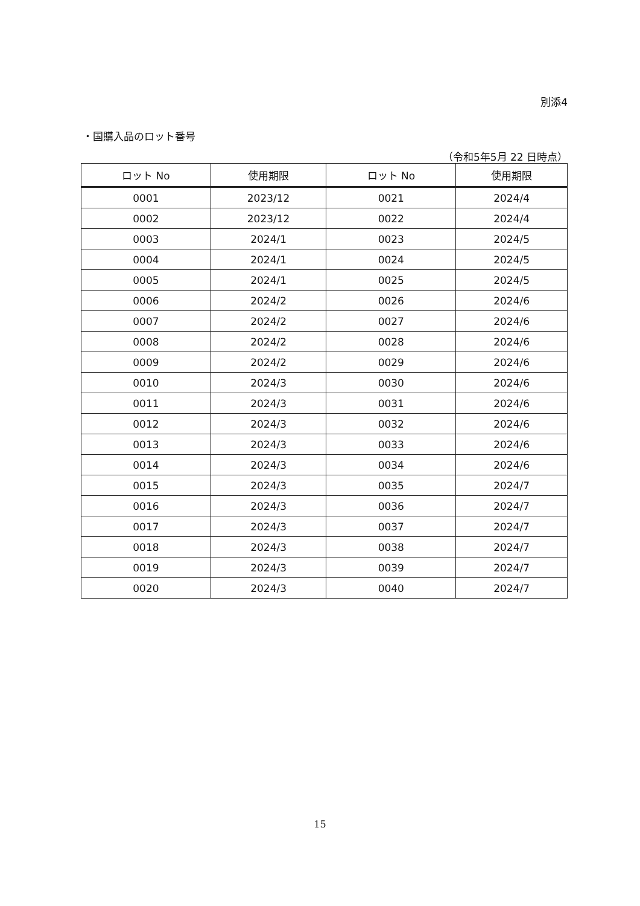別添4
・国購入品のロット番号
（令和5年5月 22 日時点）
| ロット No | 使用期限 | ロット No | 使用期限 |
| --- | --- | --- | --- |
| 0001 | 2023/12 | 0021 | 2024/4 |
| 0002 | 2023/12 | 0022 | 2024/4 |
| 0003 | 2024/1 | 0023 | 2024/5 |
| 0004 | 2024/1 | 0024 | 2024/5 |
| 0005 | 2024/1 | 0025 | 2024/5 |
| 0006 | 2024/2 | 0026 | 2024/6 |
| 0007 | 2024/2 | 0027 | 2024/6 |
| 0008 | 2024/2 | 0028 | 2024/6 |
| 0009 | 2024/2 | 0029 | 2024/6 |
| 0010 | 2024/3 | 0030 | 2024/6 |
| 0011 | 2024/3 | 0031 | 2024/6 |
| 0012 | 2024/3 | 0032 | 2024/6 |
| 0013 | 2024/3 | 0033 | 2024/6 |
| 0014 | 2024/3 | 0034 | 2024/6 |
| 0015 | 2024/3 | 0035 | 2024/7 |
| 0016 | 2024/3 | 0036 | 2024/7 |
| 0017 | 2024/3 | 0037 | 2024/7 |
| 0018 | 2024/3 | 0038 | 2024/7 |
| 0019 | 2024/3 | 0039 | 2024/7 |
| 0020 | 2024/3 | 0040 | 2024/7 |
15